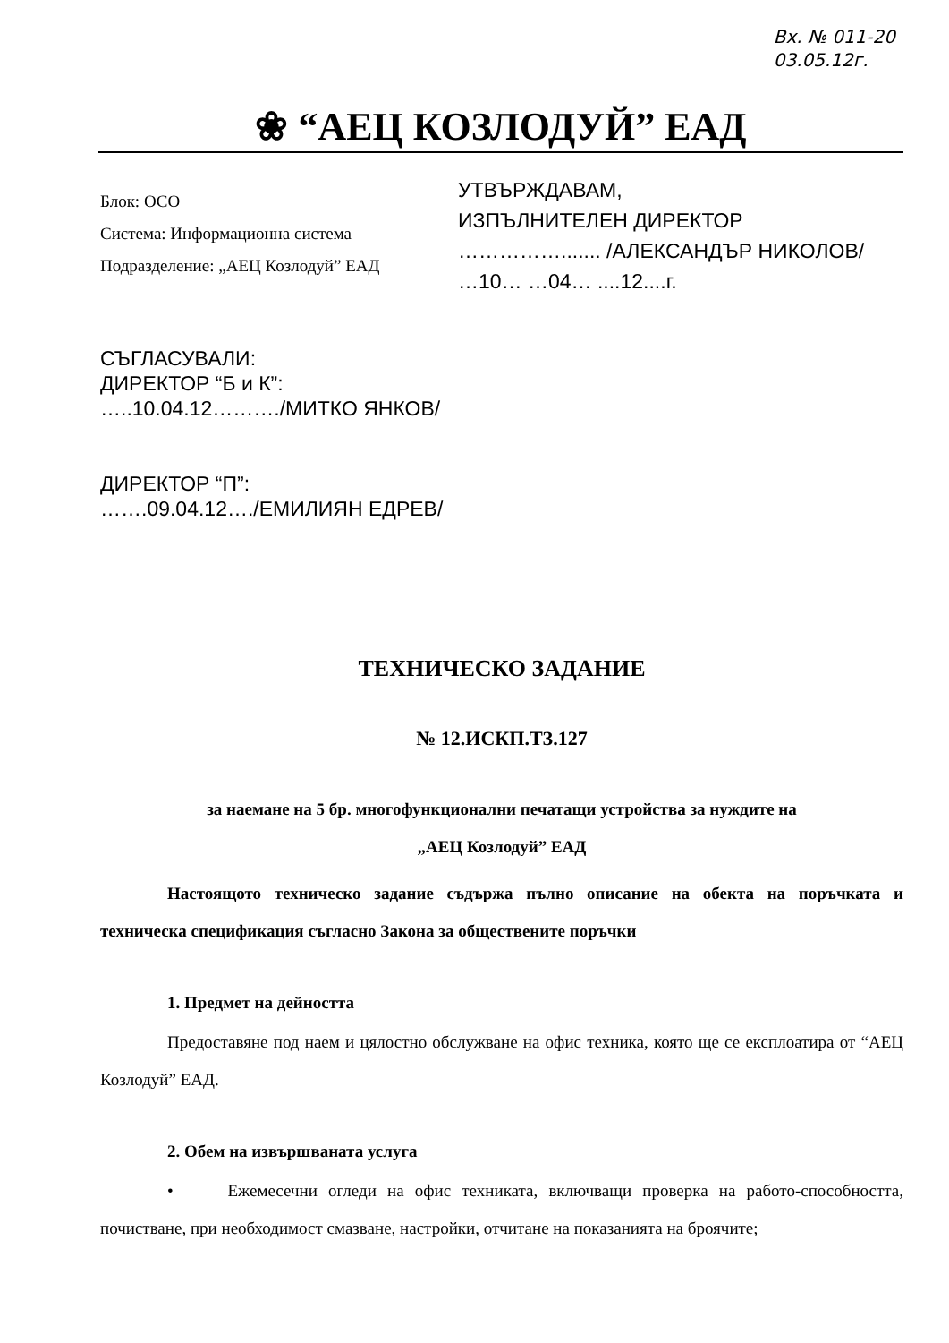Вх. № 011-20
03.05.12г.
❀ “АЕЦ КОЗЛОДУЙ” ЕАД
Блок: ОСО
Система: Информационна система
Подразделение: „АЕЦ Козлодуй” ЕАД
УТВЪРЖДАВАМ,
ИЗПЪЛНИТЕЛЕН ДИРЕКТОР
……………....... /АЛЕКСАНДЪР НИКОЛОВ/
…10… …04… ....12....г.
СЪГЛАСУВАЛИ:
ДИРЕКТОР “Б и К”:
…..10.04.12………./МИТКО ЯНКОВ/
ДИРЕКТОР “П”:
…….09.04.12…./ЕМИЛИЯН ЕДРЕВ/
ТЕХНИЧЕСКО ЗАДАНИЕ
№ 12.ИСКП.ТЗ.127
за наемане на 5 бр. многофункционални печатащи устройства за нуждите на
„АЕЦ Козлодуй” ЕАД
Настоящото техническо задание съдържа пълно описание на обекта на поръчката и техническа спецификация съгласно Закона за обществените поръчки
1. Предмет на дейността
Предоставяне под наем и цялостно обслужване на офис техника, която ще се експлоатира от “АЕЦ Козлодуй” ЕАД.
2. Обем на извършваната услуга
• Ежемесечни огледи на офис техниката, включващи проверка на работо-способността, почистване, при необходимост смазване, настройки, отчитане на показанията на броячите;